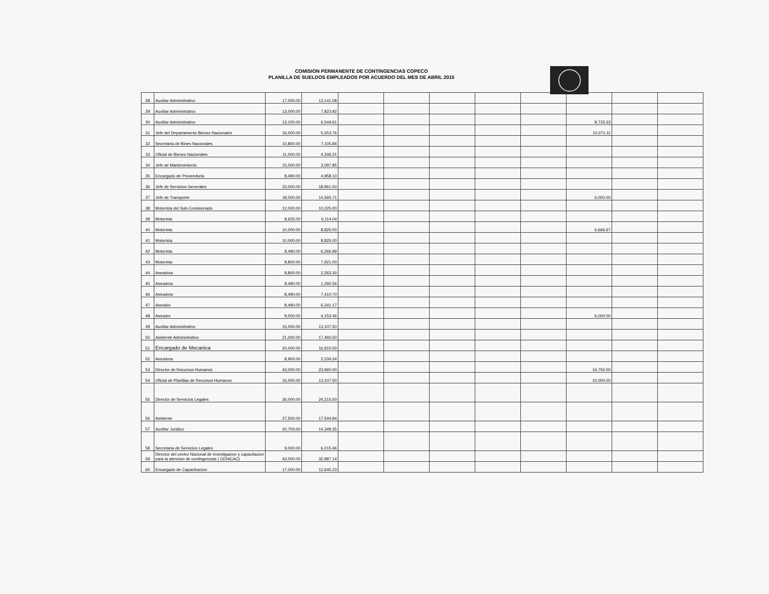COMISION PERMANENTE DE CONTINGENCIAS COPECO
PLANILLA DE SUELDOS EMPLEADOS POR ACUERDO DEL MES DE ABRIL 2015
| 28 | Auxiliar Administrativo | 17,000.00 | 13,141.08 | | | | | | | | |
| 29 | Auxiliar Administrativo | 13,000.00 | 7,823.92 | | | | | | | | |
| 30 | Auxiliar Administrativo | 13,100.00 | 6,544.61 | | | | | | 8,733.33 | | |
| 31 | Jefe del Departamento Bienes Nacionales | 16,000.00 | 5,253.76 | | | | | | 10,371.11 | | |
| 32 | Secretaria de Bines Nacionales | 10,800.00 | 7,105.84 | | | | | | | | |
| 33 | Oficial de Bienes Nacionales | 11,000.00 | 4,346.21 | | | | | | | | |
| 34 | Jefe de Mantenimiento | 15,000.00 | 3,097.85 | | | | | | | | |
| 35 | Encargado de Proveeduria | 8,490.00 | 4,958.10 | | | | | | | | |
| 36 | Jefe de Servicios Generales | 23,000.00 | 18,961.50 | | | | | | | | |
| 37 | Jefe de Transporte | 18,000.00 | 14,565.71 | | | | | | 6,000.00 | | |
| 38 | Motorista del Sub-Comisionado | 12,000.00 | 10,225.00 | | | | | | | | |
| 39 | Motorista | 8,625.00 | 6,114.04 | | | | | | | | |
| 40 | Motorista | 10,000.00 | 8,825.00 | | | | | | 6,666.67 | | |
| 41 | Motorista | 10,000.00 | 8,825.00 | | | | | | | | |
| 42 | Motorista | 8,490.00 | 6,266.99 | | | | | | | | |
| 43 | Motorista | 8,800.00 | 7,921.00 | | | | | | | | |
| 44 | Aseadora | 8,800.00 | 2,263.30 | | | | | | | | |
| 45 | Aseadora | 8,490.00 | 1,292.56 | | | | | | | | |
| 46 | Aseadora | 8,490.00 | 7,410.70 | | | | | | | | |
| 47 | Aseador | 8,490.00 | 6,341.17 | | | | | | | | |
| 48 | Aseador | 9,000.00 | 4,153.46 | | | | | | 6,000.00 | | |
| 49 | Auxiliar Administrativo | 15,000.00 | 13,107.50 | | | | | | | | |
| 50 | Asistente Administrativo | 21,000.00 | 17,460.50 | | | | | | | | |
| 51 | Encargado de Mecanica | 20,000.00 | 16,910.00 | | | | | | | | |
| 52 | Aseadora | 8,900.00 | 2,234.24 | | | | | | | | |
| 53 | Director de Recursos Humanos | 43,000.00 | 23,960.00 | | | | | | 14,750.00 | | |
| 54 | Oficial de Planillas de Recursos Humanos | 15,000.00 | 13,107.50 | | | | | | 10,000.00 | | |
| 55 | Director de Servicios Legales | 30,000.00 | 24,215.00 | | | | | | | | |
| 56 | Asistente | 27,500.00 | 17,544.84 | | | | | | | | |
| 57 | Auxiliar Juridico | 20,700.00 | 14,349.35 | | | | | | | | |
| 58 | Secretaria de Servicios Legales | 9,000.00 | 6,215.46 | | | | | | | | |
| 59 | Director del centro Nacional de Investigacion y capacitacion para la atencion de contingencias ( CENICAC) | 43,000.00 | 32,987.14 | | | | | | | | |
| 60 | Encargado de Capacitracion | 17,000.00 | 12,645.23 | | | | | | | | |